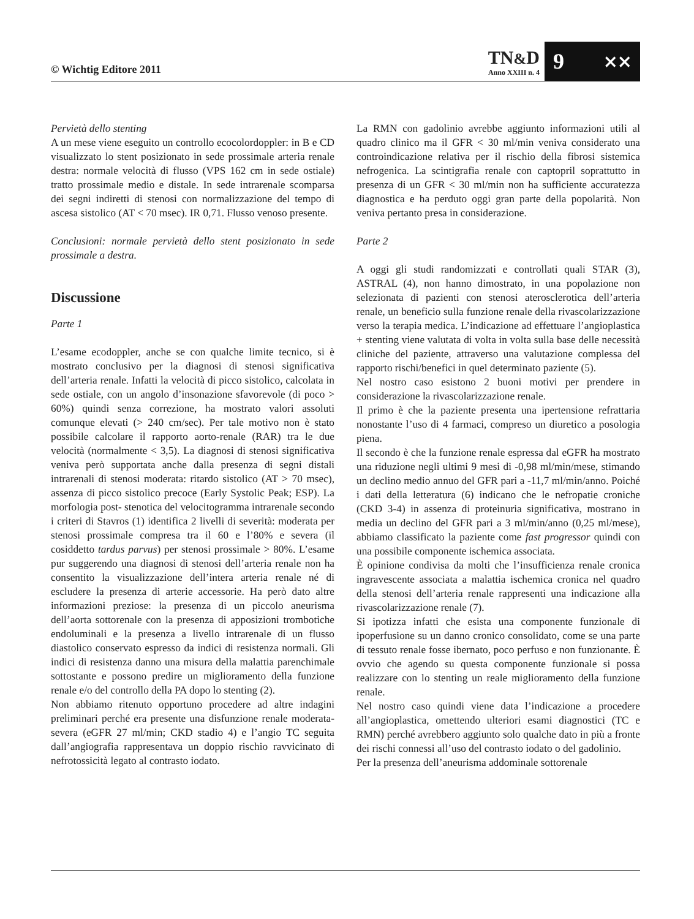© Wichtig Editore 2011
TN&D
Anno XXIII n. 4
9 ⨯⨯
Pervietà dello stenting
A un mese viene eseguito un controllo ecocolordoppler: in B e CD visualizzato lo stent posizionato in sede prossimale arteria renale destra: normale velocità di flusso (VPS 162 cm in sede ostiale) tratto prossimale medio e distale. In sede intrarenale scomparsa dei segni indiretti di stenosi con normalizzazione del tempo di ascesa sistolico (AT < 70 msec). IR 0,71. Flusso venoso presente.
Conclusioni: normale pervietà dello stent posizionato in sede prossimale a destra.
Discussione
Parte 1
L’esame ecodoppler, anche se con qualche limite tecnico, si è mostrato conclusivo per la diagnosi di stenosi significativa dell’arteria renale. Infatti la velocità di picco sistolico, calcolata in sede ostiale, con un angolo d’insonazione sfavorevole (di poco > 60%) quindi senza correzione, ha mostrato valori assoluti comunque elevati (> 240 cm/sec). Per tale motivo non è stato possibile calcolare il rapporto aorto-renale (RAR) tra le due velocità (normalmente < 3,5). La diagnosi di stenosi significativa veniva però supportata anche dalla presenza di segni distali intrarenali di stenosi moderata: ritardo sistolico (AT > 70 msec), assenza di picco sistolico precoce (Early Systolic Peak; ESP). La morfologia post- stenotica del velocitogramma intrarenale secondo i criteri di Stavros (1) identifica 2 livelli di severità: moderata per stenosi prossimale compresa tra il 60 e l’80% e severa (il cosiddetto tardus parvus) per stenosi prossimale > 80%. L’esame pur suggerendo una diagnosi di stenosi dell’arteria renale non ha consentito la visualizzazione dell’intera arteria renale né di escludere la presenza di arterie accessorie. Ha però dato altre informazioni preziose: la presenza di un piccolo aneurisma dell’aorta sottorenale con la presenza di apposizioni trombotiche endoluminali e la presenza a livello intrarenale di un flusso diastolico conservato espresso da indici di resistenza normali. Gli indici di resistenza danno una misura della malattia parenchimale sottostante e possono predire un miglioramento della funzione renale e/o del controllo della PA dopo lo stenting (2).
Non abbiamo ritenuto opportuno procedere ad altre indagini preliminari perché era presente una disfunzione renale moderata-severa (eGFR 27 ml/min; CKD stadio 4) e l’angio TC seguita dall’angiografia rappresentava un doppio rischio ravvicinato di nefrotossicità legato al contrasto iodato.
La RMN con gadolinio avrebbe aggiunto informazioni utili al quadro clinico ma il GFR < 30 ml/min veniva considerato una controindicazione relativa per il rischio della fibrosi sistemica nefrogenica. La scintigrafia renale con captopril soprattutto in presenza di un GFR < 30 ml/min non ha sufficiente accuratezza diagnostica e ha perduto oggi gran parte della popolarità. Non veniva pertanto presa in considerazione.
Parte 2
A oggi gli studi randomizzati e controllati quali STAR (3), ASTRAL (4), non hanno dimostrato, in una popolazione non selezionata di pazienti con stenosi aterosclerotica dell’arteria renale, un beneficio sulla funzione renale della rivascolarizzazione verso la terapia medica. L’indicazione ad effettuare l’angioplastica + stenting viene valutata di volta in volta sulla base delle necessità cliniche del paziente, attraverso una valutazione complessa del rapporto rischi/benefici in quel determinato paziente (5).
Nel nostro caso esistono 2 buoni motivi per prendere in considerazione la rivascolarizzazione renale.
Il primo è che la paziente presenta una ipertensione refrattaria nonostante l’uso di 4 farmaci, compreso un diuretico a posologia piena.
Il secondo è che la funzione renale espressa dal eGFR ha mostrato una riduzione negli ultimi 9 mesi di -0,98 ml/min/mese, stimando un declino medio annuo del GFR pari a -11,7 ml/min/anno. Poiché i dati della letteratura (6) indicano che le nefropatie croniche (CKD 3-4) in assenza di proteinuria significativa, mostrano in media un declino del GFR pari a 3 ml/min/anno (0,25 ml/mese), abbiamo classificato la paziente come fast progressor quindi con una possibile componente ischemica associata.
È opinione condivisa da molti che l’insufficienza renale cronica ingravescente associata a malattia ischemica cronica nel quadro della stenosi dell’arteria renale rappresenti una indicazione alla rivascolarizzazione renale (7).
Si ipotizza infatti che esista una componente funzionale di ipoperfusione su un danno cronico consolidato, come se una parte di tessuto renale fosse ibernato, poco perfuso e non funzionante. È ovvio che agendo su questa componente funzionale si possa realizzare con lo stenting un reale miglioramento della funzione renale.
Nel nostro caso quindi viene data l’indicazione a procedere all’angioplastica, omettendo ulteriori esami diagnostici (TC e RMN) perché avrebbero aggiunto solo qualche dato in più a fronte dei rischi connessi all’uso del contrasto iodato o del gadolinio.
Per la presenza dell’aneurisma addominale sottorenale